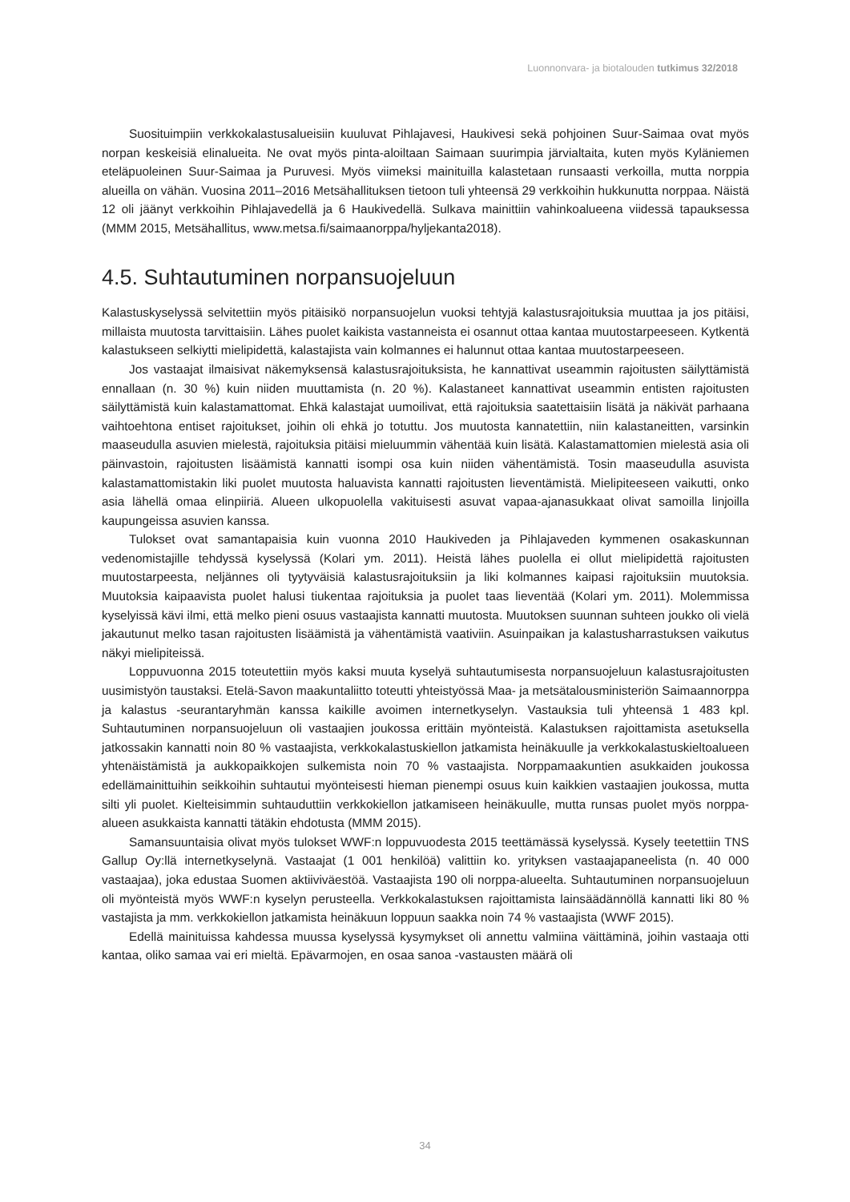Luonnonvara- ja biotalouden tutkimus 32/2018
Suosituimpiin verkkokalastusalueisiin kuuluvat Pihlajavesi, Haukivesi sekä pohjoinen Suur-Saimaa ovat myös norpan keskeisiä elinalueita. Ne ovat myös pinta-aloiltaan Saimaan suurimpia järvialtaita, kuten myös Kyläniemen eteläpuoleinen Suur-Saimaa ja Puruvesi. Myös viimeksi mainituilla kalastetaan runsaasti verkoilla, mutta norppia alueilla on vähän. Vuosina 2011–2016 Metsähallituksen tietoon tuli yhteensä 29 verkkoihin hukkunutta norppaa. Näistä 12 oli jäänyt verkkoihin Pihlajavedellä ja 6 Haukivedellä. Sulkava mainittiin vahinkoalueena viidessä tapauksessa (MMM 2015, Metsähallitus, www.metsa.fi/saimaanorppa/hyljekanta2018).
4.5. Suhtautuminen norpansuojeluun
Kalastuskyselyssä selvitettiin myös pitäisikö norpansuojelun vuoksi tehtyjä kalastusrajoituksia muuttaa ja jos pitäisi, millaista muutosta tarvittaisiin. Lähes puolet kaikista vastanneista ei osannut ottaa kantaa muutostarpeeseen. Kytkentä kalastukseen selkiytti mielipidettä, kalastajista vain kolmannes ei halunnut ottaa kantaa muutostarpeeseen.
Jos vastaajat ilmaisivat näkemyksensä kalastusrajoituksista, he kannattivat useammin rajoitusten säilyttämistä ennallaan (n. 30 %) kuin niiden muuttamista (n. 20 %). Kalastaneet kannattivat useammin entisten rajoitusten säilyttämistä kuin kalastamattomat. Ehkä kalastajat uumoilivat, että rajoituksia saatettaisiin lisätä ja näkivät parhaana vaihtoehtona entiset rajoitukset, joihin oli ehkä jo totuttu. Jos muutosta kannatettiin, niin kalastaneitten, varsinkin maaseudulla asuvien mielestä, rajoituksia pitäisi mieluummin vähentää kuin lisätä. Kalastamattomien mielestä asia oli päinvastoin, rajoitusten lisäämistä kannatti isompi osa kuin niiden vähentämistä. Tosin maaseudulla asuvista kalastamattomistakin liki puolet muutosta haluavista kannatti rajoitusten lieventämistä. Mielipiteeseen vaikutti, onko asia lähellä omaa elinpiiriä. Alueen ulkopuolella vakituisesti asuvat vapaa-ajanasukkaat olivat samoilla linjoilla kaupungeissa asuvien kanssa.
Tulokset ovat samantapaisia kuin vuonna 2010 Haukiveden ja Pihlajaveden kymmenen osakaskunnan vedenomistajille tehdyssä kyselyssä (Kolari ym. 2011). Heistä lähes puolella ei ollut mielipidettä rajoitusten muutostarpeesta, neljännes oli tyytyväisiä kalastusrajoituksiin ja liki kolmannes kaipasi rajoituksiin muutoksia. Muutoksia kaipaavista puolet halusi tiukentaa rajoituksia ja puolet taas lieventää (Kolari ym. 2011). Molemmissa kyselyissä kävi ilmi, että melko pieni osuus vastaajista kannatti muutosta. Muutoksen suunnan suhteen joukko oli vielä jakautunut melko tasan rajoitusten lisäämistä ja vähentämistä vaativiin. Asuinpaikan ja kalastusharrastuksen vaikutus näkyi mielipiteissä.
Loppuvuonna 2015 toteutettiin myös kaksi muuta kyselyä suhtautumisesta norpansuojeluun kalastusrajoitusten uusimistyön taustaksi. Etelä-Savon maakuntaliitto toteutti yhteistyössä Maa- ja metsätalousministeriön Saimaannorppa ja kalastus -seurantaryhmän kanssa kaikille avoimen internetkyselyn. Vastauksia tuli yhteensä 1 483 kpl. Suhtautuminen norpansuojeluun oli vastaajien joukossa erittäin myönteistä. Kalastuksen rajoittamista asetuksella jatkossakin kannatti noin 80 % vastaajista, verkkokalastuskiellon jatkamista heinäkuulle ja verkkokalastuskieltoalueen yhtenäistämistä ja aukkopaikkojen sulkemista noin 70 % vastaajista. Norppamaakuntien asukkaiden joukossa edellämainittuihin seikkoihin suhtautui myönteisesti hieman pienempi osuus kuin kaikkien vastaajien joukossa, mutta silti yli puolet. Kielteisimmin suhtauduttiin verkkokiellon jatkamiseen heinäkuulle, mutta runsas puolet myös norppa-alueen asukkaista kannatti tätäkin ehdotusta (MMM 2015).
Samansuuntaisia olivat myös tulokset WWF:n loppuvuodesta 2015 teettämässä kyselyssä. Kysely teetettiin TNS Gallup Oy:llä internetkyselynä. Vastaajat (1 001 henkilöä) valittiin ko. yrityksen vastaajapaneelista (n. 40 000 vastaajaa), joka edustaa Suomen aktiiviväestöä. Vastaajista 190 oli norppa-alueelta. Suhtautuminen norpansuojeluun oli myönteistä myös WWF:n kyselyn perusteella. Verkkokalastuksen rajoittamista lainsäädännöllä kannatti liki 80 % vastajista ja mm. verkkokiellon jatkamista heinäkuun loppuun saakka noin 74 % vastaajista (WWF 2015).
Edellä mainituissa kahdessa muussa kyselyssä kysymykset oli annettu valmiina väittäminä, joihin vastaaja otti kantaa, oliko samaa vai eri mieltä. Epävarmojen, en osaa sanoa -vastausten määrä oli
34